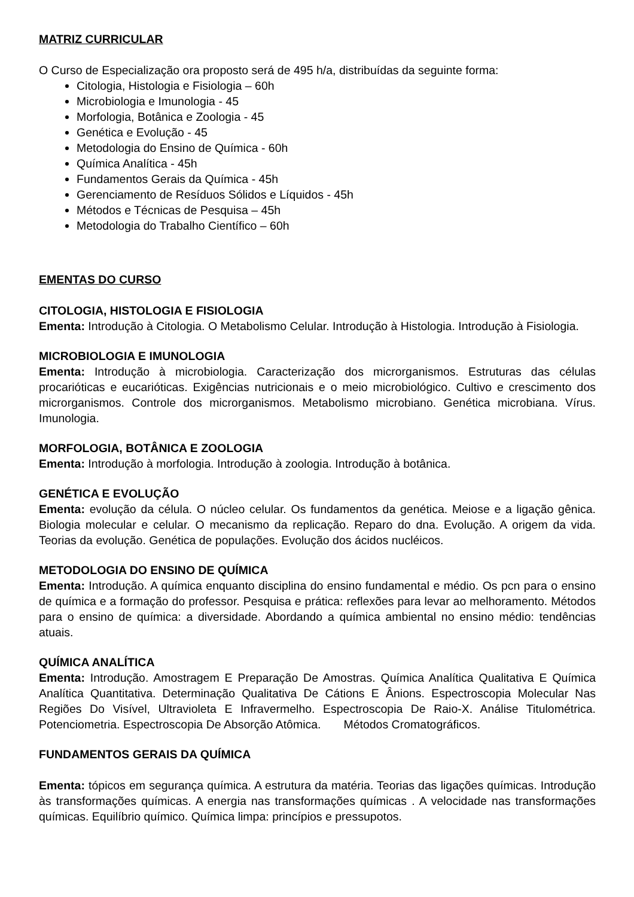MATRIZ CURRICULAR
O Curso de Especialização ora proposto será de 495 h/a, distribuídas da seguinte forma:
Citologia, Histologia e Fisiologia – 60h
Microbiologia e Imunologia - 45
Morfologia, Botânica e Zoologia - 45
Genética e Evolução - 45
Metodologia do Ensino de Química - 60h
Química Analítica - 45h
Fundamentos Gerais da Química - 45h
Gerenciamento de Resíduos Sólidos e Líquidos - 45h
Métodos e Técnicas de Pesquisa – 45h
Metodologia do Trabalho Científico – 60h
EMENTAS DO CURSO
CITOLOGIA, HISTOLOGIA E FISIOLOGIA
Ementa: Introdução à Citologia. O Metabolismo Celular. Introdução à Histologia. Introdução à Fisiologia.
MICROBIOLOGIA E IMUNOLOGIA
Ementa: Introdução à microbiologia. Caracterização dos microrganismos. Estruturas das células procarióticas e eucarióticas. Exigências nutricionais e o meio microbiológico. Cultivo e crescimento dos microrganismos. Controle dos microrganismos. Metabolismo microbiano. Genética microbiana. Vírus. Imunologia.
MORFOLOGIA, BOTÂNICA E ZOOLOGIA
Ementa: Introdução à morfologia. Introdução à zoologia. Introdução à botânica.
GENÉTICA E EVOLUÇÃO
Ementa: evolução da célula. O núcleo celular. Os fundamentos da genética. Meiose e a ligação gênica. Biologia molecular e celular. O mecanismo da replicação. Reparo do dna. Evolução. A origem da vida. Teorias da evolução. Genética de populações. Evolução dos ácidos nucléicos.
METODOLOGIA DO ENSINO DE QUÍMICA
Ementa: Introdução. A química enquanto disciplina do ensino fundamental e médio. Os pcn para o ensino de química e a formação do professor. Pesquisa e prática: reflexões para levar ao melhoramento. Métodos para o ensino de química: a diversidade. Abordando a química ambiental no ensino médio: tendências atuais.
QUÍMICA ANALÍTICA
Ementa: Introdução. Amostragem E Preparação De Amostras. Química Analítica Qualitativa E Química Analítica Quantitativa. Determinação Qualitativa De Cátions E Ânions. Espectroscopia Molecular Nas Regiões Do Visível, Ultravioleta E Infravermelho. Espectroscopia De Raio-X. Análise Titulométrica. Potenciometria. Espectroscopia De Absorção Atômica. Métodos Cromatográficos.
FUNDAMENTOS GERAIS DA QUÍMICA
Ementa: tópicos em segurança química. A estrutura da matéria. Teorias das ligações químicas. Introdução às transformações químicas. A energia nas transformações químicas . A velocidade nas transformações químicas. Equilíbrio químico. Química limpa: princípios e pressupotos.